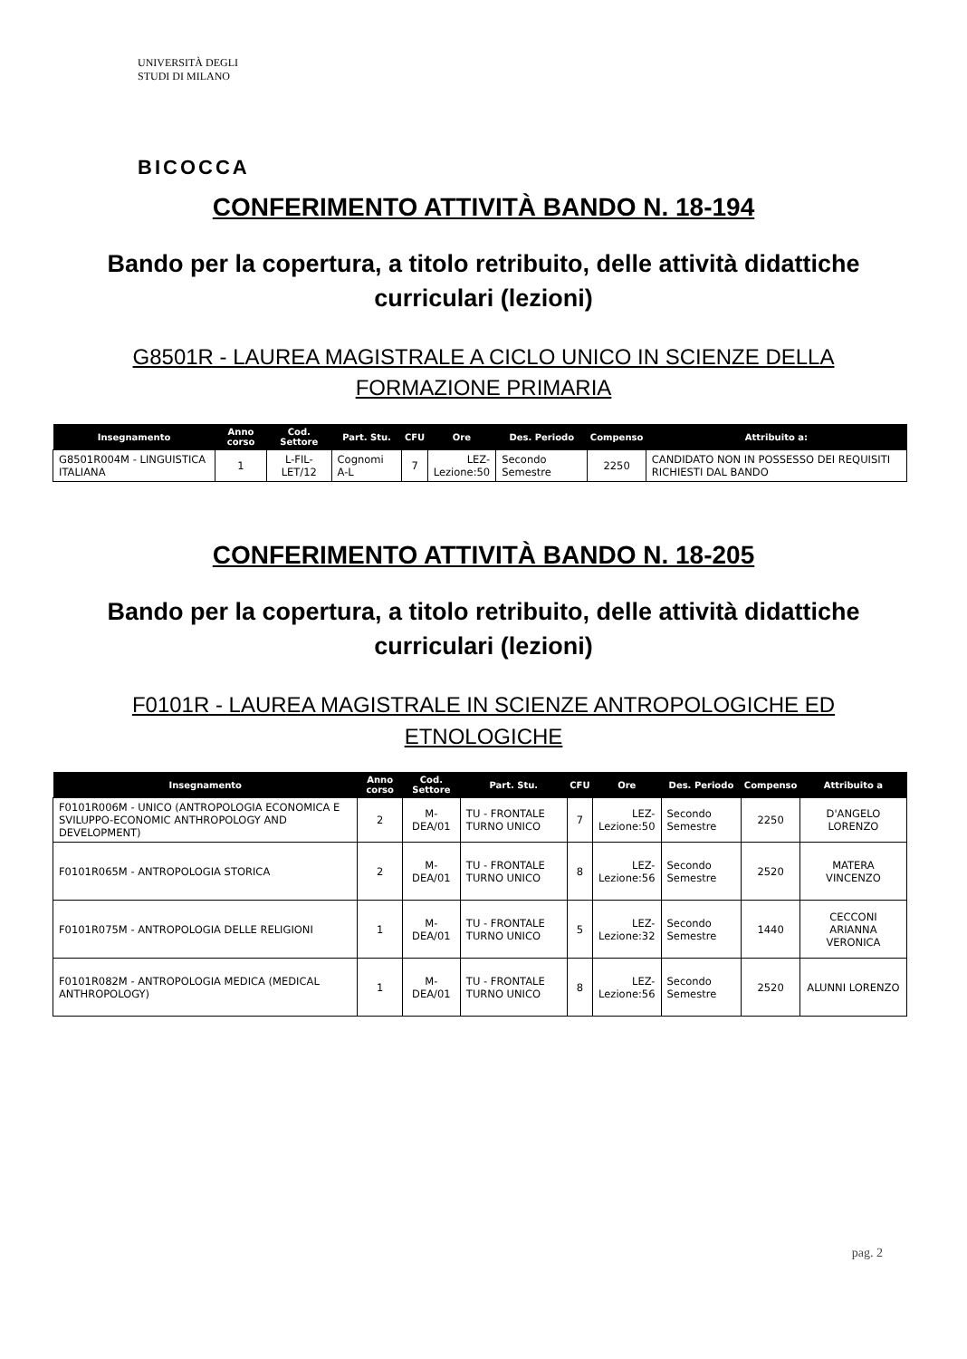UNIVERSITÀ DEGLI STUDI DI MILANO
BICOCCA
CONFERIMENTO ATTIVITÀ BANDO N. 18-194
Bando per la copertura, a titolo retribuito, delle attività didattiche
curriculari (lezioni)
G8501R - LAUREA MAGISTRALE A CICLO UNICO IN SCIENZE DELLA
FORMAZIONE PRIMARIA
| Insegnamento | Anno corso | Cod. Settore | Part. Stu. | CFU | Ore | Des. Periodo | Compenso | Attribuito a: |
| --- | --- | --- | --- | --- | --- | --- | --- | --- |
| G8501R004M - LINGUISTICA ITALIANA | 1 | L-FIL-LET/12 | Cognomi A-L | 7 | LEZ- Lezione:50 | Secondo Semestre | 2250 | CANDIDATO NON IN POSSESSO DEI REQUISITI RICHIESTI DAL BANDO |
CONFERIMENTO ATTIVITÀ BANDO N. 18-205
Bando per la copertura, a titolo retribuito, delle attività didattiche
curriculari (lezioni)
F0101R - LAUREA MAGISTRALE IN SCIENZE ANTROPOLOGICHE ED
ETNOLOGICHE
| Insegnamento | Anno corso | Cod. Settore | Part. Stu. | CFU | Ore | Des. Periodo | Compenso | Attribuito a |
| --- | --- | --- | --- | --- | --- | --- | --- | --- |
| F0101R006M - UNICO (ANTROPOLOGIA ECONOMICA E SVILUPPO-ECONOMIC ANTHROPOLOGY AND DEVELOPMENT) | 2 | M-DEA/01 | TU - FRONTALE TURNO UNICO | 7 | LEZ- Lezione:50 | Secondo Semestre | 2250 | D'ANGELO LORENZO |
| F0101R065M - ANTROPOLOGIA STORICA | 2 | M-DEA/01 | TU - FRONTALE TURNO UNICO | 8 | LEZ- Lezione:56 | Secondo Semestre | 2520 | MATERA VINCENZO |
| F0101R075M - ANTROPOLOGIA DELLE RELIGIONI | 1 | M-DEA/01 | TU - FRONTALE TURNO UNICO | 5 | LEZ- Lezione:32 | Secondo Semestre | 1440 | CECCONI ARIANNA VERONICA |
| F0101R082M - ANTROPOLOGIA MEDICA (MEDICAL ANTHROPOLOGY) | 1 | M-DEA/01 | TU - FRONTALE TURNO UNICO | 8 | LEZ- Lezione:56 | Secondo Semestre | 2520 | ALUNNI LORENZO |
pag. 2